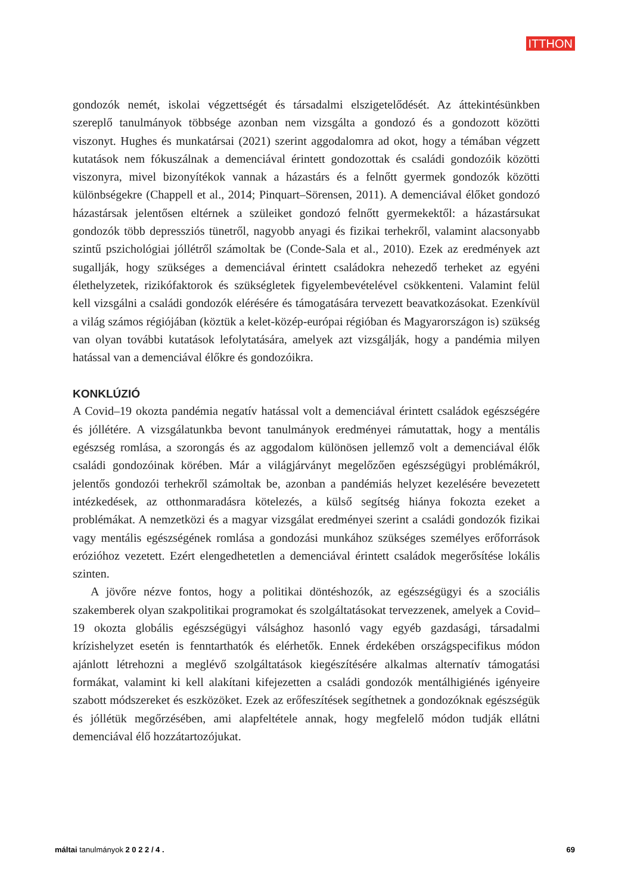ITTHON
gondozók nemét, iskolai végzettségét és társadalmi elszigetelődését. Az áttekintésünkben szereplő tanulmányok többsége azonban nem vizsgálta a gondozó és a gondozott közötti viszonyt. Hughes és munkatársai (2021) szerint aggodalomra ad okot, hogy a témában végzett kutatások nem fókuszálnak a demenciával érintett gondozottak és családi gondozóik közötti viszonyra, mivel bizonyítékok vannak a házastárs és a felnőtt gyermek gondozók közötti különbségekre (Chappell et al., 2014; Pinquart–Sörensen, 2011). A demenciával élőket gondozó házastársak jelentősen eltérnek a szüleiket gondozó felnőtt gyermekektől: a házastársukat gondozók több depressziós tünetről, nagyobb anyagi és fizikai terhekről, valamint alacsonyabb szintű pszichológiai jóllétről számoltak be (Conde-Sala et al., 2010). Ezek az eredmények azt sugallják, hogy szükséges a demenciával érintett családokra nehezedő terheket az egyéni élethelyzetek, rizikófaktorok és szükségletek figyelembevételével csökkenteni. Valamint felül kell vizsgálni a családi gondozók elérésére és támogatására tervezett beavatkozásokat. Ezenkívül a világ számos régiójában (köztük a kelet-közép-európai régióban és Magyarországon is) szükség van olyan további kutatások lefolytatására, amelyek azt vizsgálják, hogy a pandémia milyen hatással van a demenciával élőkre és gondozóikra.
KONKLÚZIÓ
A Covid–19 okozta pandémia negatív hatással volt a demenciával érintett családok egészségére és jóllétére. A vizsgálatunkba bevont tanulmányok eredményei rámutattak, hogy a mentális egészség romlása, a szorongás és az aggodalom különösen jellemző volt a demenciával élők családi gondozóinak körében. Már a világjárványt megelőzően egészségügyi problémákról, jelentős gondozói terhekről számoltak be, azonban a pandémiás helyzet kezelésére bevezetett intézkedések, az otthonmaradásra kötelezés, a külső segítség hiánya fokozta ezeket a problémákat. A nemzetközi és a magyar vizsgálat eredményei szerint a családi gondozók fizikai vagy mentális egészségének romlása a gondozási munkához szükséges személyes erőforrások erózióhoz vezetett. Ezért elengedhetetlen a demenciával érintett családok megerősítése lokális szinten.
A jövőre nézve fontos, hogy a politikai döntéshozók, az egészségügyi és a szociális szakemberek olyan szakpolitikai programokat és szolgáltatásokat tervezzenek, amelyek a Covid–19 okozta globális egészségügyi válsághoz hasonló vagy egyéb gazdasági, társadalmi krízishelyzet esetén is fenntarthatók és elérhetők. Ennek érdekében országspecifikus módon ajánlott létrehozni a meglévő szolgáltatások kiegészítésére alkalmas alternatív támogatási formákat, valamint ki kell alakítani kifejezetten a családi gondozók mentálhigiénés igényeire szabott módszereket és eszközöket. Ezek az erőfeszítések segíthetnek a gondozóknak egészségük és jóllétük megőrzésében, ami alapfeltétele annak, hogy megfelelő módon tudják ellátni demenciával élő hozzátartozójukat.
máltai tanulmányok 2 0 2 2 / 4 . 69